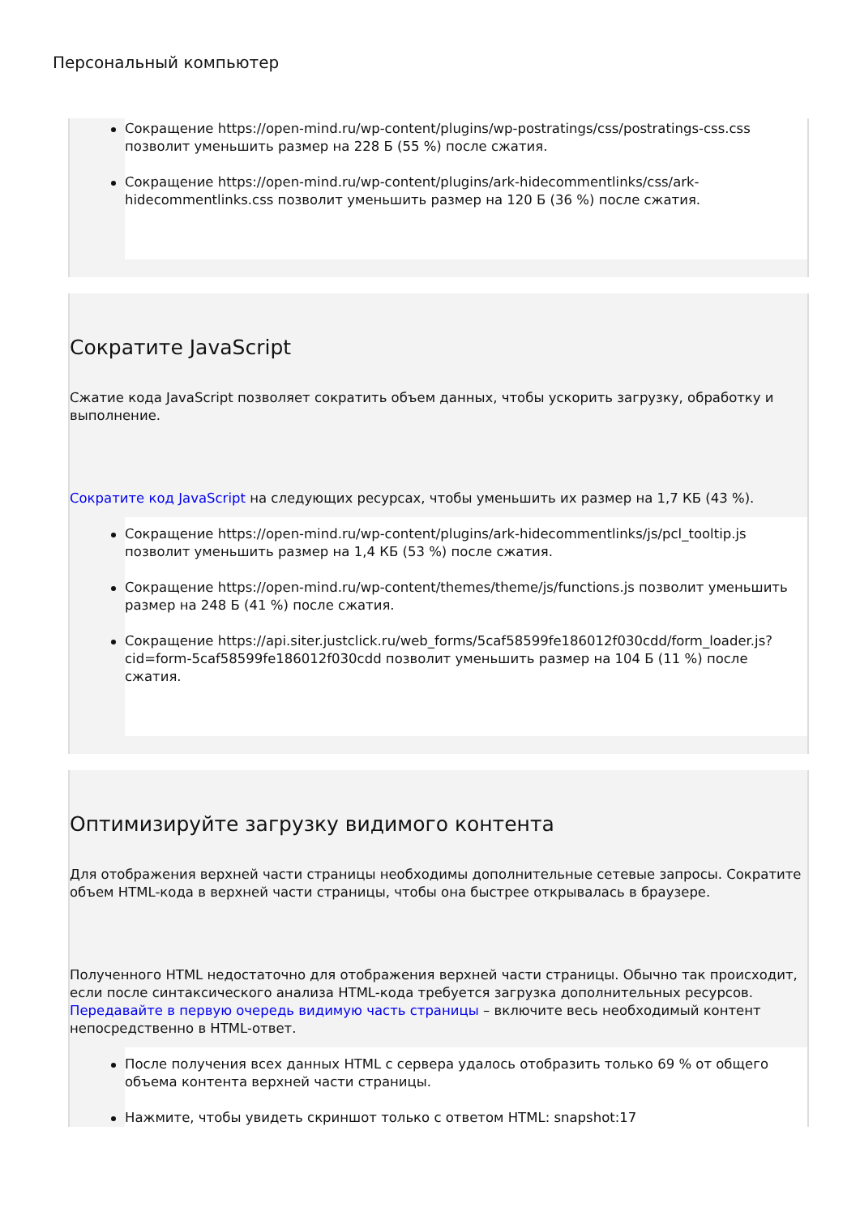Персональный компьютер
Сокращение https://open-mind.ru/wp-content/plugins/wp-postratings/css/postratings-css.css позволит уменьшить размер на 228 Б (55 %) после сжатия.
Сокращение https://open-mind.ru/wp-content/plugins/ark-hidecommentlinks/css/ark-hidecommentlinks.css позволит уменьшить размер на 120 Б (36 %) после сжатия.
Сократите JavaScript
Сжатие кода JavaScript позволяет сократить объем данных, чтобы ускорить загрузку, обработку и выполнение.
Сократите код JavaScript на следующих ресурсах, чтобы уменьшить их размер на 1,7 КБ (43 %).
Сокращение https://open-mind.ru/wp-content/plugins/ark-hidecommentlinks/js/pcl_tooltip.js позволит уменьшить размер на 1,4 КБ (53 %) после сжатия.
Сокращение https://open-mind.ru/wp-content/themes/theme/js/functions.js позволит уменьшить размер на 248 Б (41 %) после сжатия.
Сокращение https://api.siter.justclick.ru/web_forms/5caf58599fe186012f030cdd/form_loader.js?cid=form-5caf58599fe186012f030cdd позволит уменьшить размер на 104 Б (11 %) после сжатия.
Оптимизируйте загрузку видимого контента
Для отображения верхней части страницы необходимы дополнительные сетевые запросы. Сократите объем HTML-кода в верхней части страницы, чтобы она быстрее открывалась в браузере.
Полученного HTML недостаточно для отображения верхней части страницы. Обычно так происходит, если после синтаксического анализа HTML-кода требуется загрузка дополнительных ресурсов. Передавайте в первую очередь видимую часть страницы – включите весь необходимый контент непосредственно в HTML-ответ.
После получения всех данных HTML с сервера удалось отобразить только 69 % от общего объема контента верхней части страницы.
Нажмите, чтобы увидеть скриншот только с ответом HTML: snapshot:17